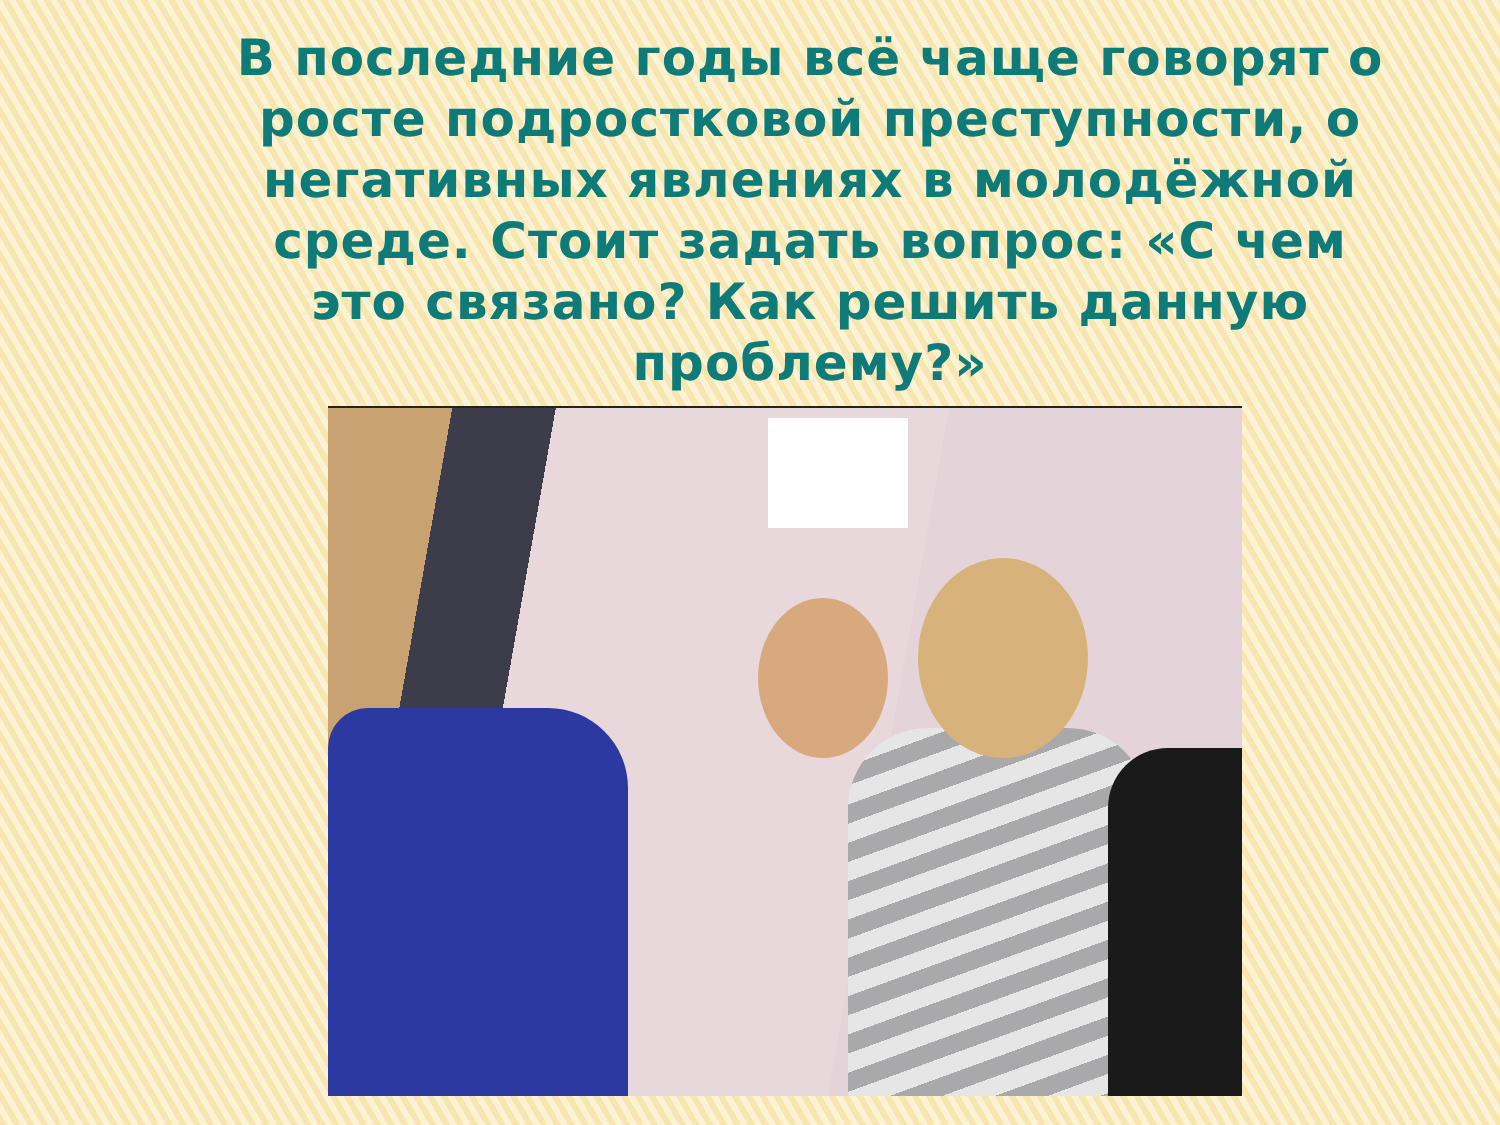В последние годы всё чаще говорят о росте подростковой преступности, о негативных явлениях в молодёжной среде. Стоит задать вопрос: «С чем это связано? Как решить данную проблему?»